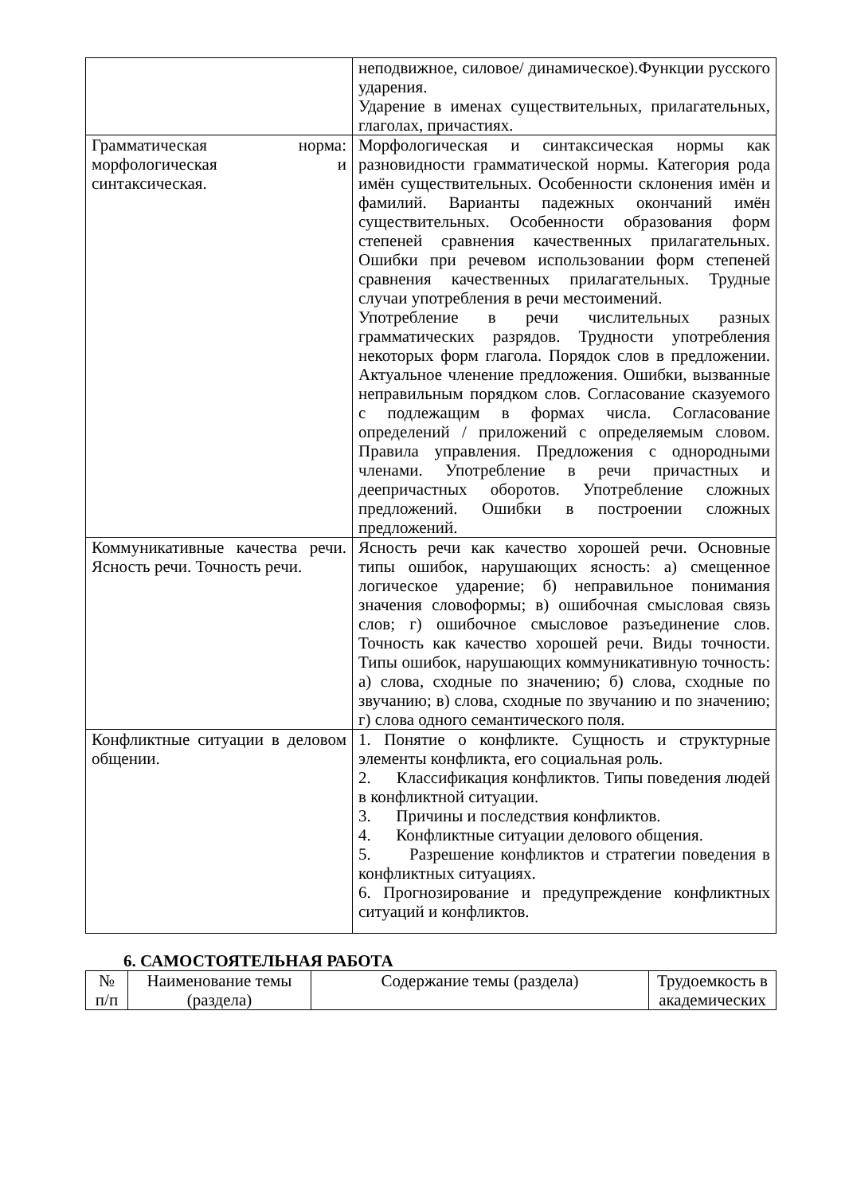| | неподвижное, силовое/ динамическое).Функции русского ударения. Ударение в именах существительных, прилагательных, глаголах, причастиях. |
| Грамматическая норма: морфологическая и синтаксическая. | Морфологическая и синтаксическая нормы как разновидности грамматической нормы. Категория рода имён существительных. Особенности склонения имён и фамилий. Варианты падежных окончаний имён существительных. Особенности образования форм степеней сравнения качественных прилагательных. Ошибки при речевом использовании форм степеней сравнения качественных прилагательных. Трудные случаи употребления в речи местоимений. Употребление в речи числительных разных грамматических разрядов. Трудности употребления некоторых форм глагола. Порядок слов в предложении. Актуальное членение предложения. Ошибки, вызванные неправильным порядком слов. Согласование сказуемого с подлежащим в формах числа. Согласование определений / приложений с определяемым словом. Правила управления. Предложения с однородными членами. Употребление в речи причастных и деепричастных оборотов. Употребление сложных предложений. Ошибки в построении сложных предложений. |
| Коммуникативные качества речи. Ясность речи. Точность речи. | Ясность речи как качество хорошей речи. Основные типы ошибок, нарушающих ясность: а) смещенное логическое ударение; б) неправильное понимания значения словоформы; в) ошибочная смысловая связь слов; г) ошибочное смысловое разъединение слов. Точность как качество хорошей речи. Виды точности. Типы ошибок, нарушающих коммуникативную точность: а) слова, сходные по значению; б) слова, сходные по звучанию; в) слова, сходные по звучанию и по значению; г) слова одного семантического поля. |
| Конфликтные ситуации в деловом общении. | 1. Понятие о конфликте. Сущность и структурные элементы конфликта, его социальная роль. 2. Классификация конфликтов. Типы поведения людей в конфликтной ситуации. 3. Причины и последствия конфликтов. 4. Конфликтные ситуации делового общения. 5. Разрешение конфликтов и стратегии поведения в конфликтных ситуациях. 6. Прогнозирование и предупреждение конфликтных ситуаций и конфликтов. |
6. САМОСТОЯТЕЛЬНАЯ РАБОТА
| № п/п | Наименование темы (раздела) | Содержание темы (раздела) | Трудоемкость в академических |
| --- | --- | --- | --- |